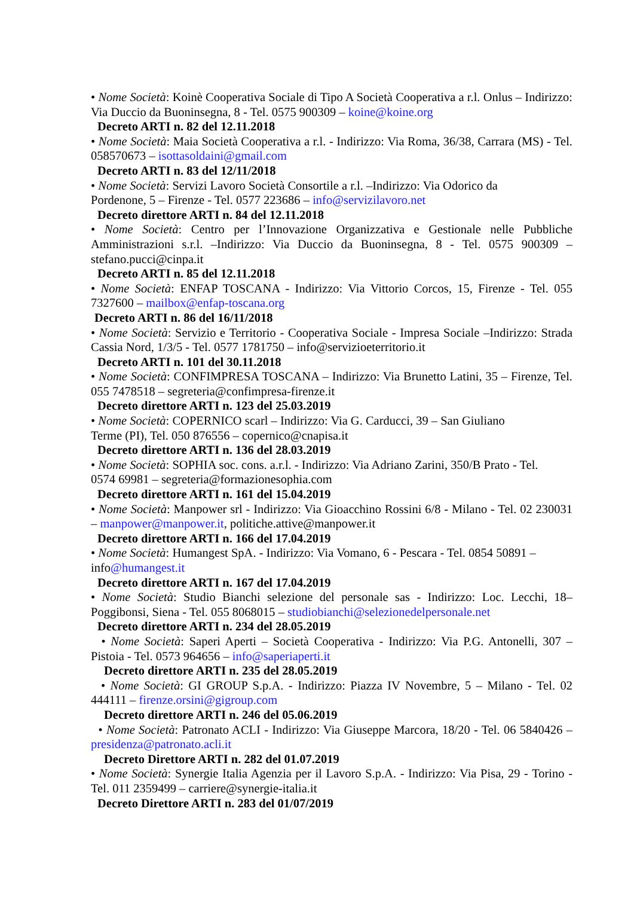• Nome Società: Koinè Cooperativa Sociale di Tipo A Società Cooperativa a r.l. Onlus – Indirizzo: Via Duccio da Buoninsegna, 8 - Tel. 0575 900309 – koine@koine.org
Decreto ARTI n. 82 del 12.11.2018
• Nome Società: Maia Società Cooperativa a r.l. - Indirizzo: Via Roma, 36/38, Carrara (MS) - Tel. 058570673 – isottasoldaini@gmail.com
Decreto ARTI n. 83 del 12/11/2018
• Nome Società: Servizi Lavoro Società Consortile a r.l. –Indirizzo: Via Odorico da
Pordenone, 5 – Firenze - Tel. 0577 223686 – info@servizilavoro.net
Decreto direttore ARTI n. 84 del 12.11.2018
• Nome Società: Centro per l’Innovazione Organizzativa e Gestionale nelle Pubbliche Amministrazioni s.r.l. –Indirizzo: Via Duccio da Buoninsegna, 8 - Tel. 0575 900309 – stefano.pucci@cinpa.it
Decreto ARTI n. 85 del 12.11.2018
• Nome Società: ENFAP TOSCANA - Indirizzo: Via Vittorio Corcos, 15, Firenze - Tel. 055 7327600 – mailbox@enfap-toscana.org
Decreto ARTI n. 86 del 16/11/2018
• Nome Società: Servizio e Territorio - Cooperativa Sociale - Impresa Sociale –Indirizzo: Strada Cassia Nord, 1/3/5 - Tel. 0577 1781750 – info@servizioeterritorio.it
Decreto ARTI n. 101 del 30.11.2018
• Nome Società: CONFIMPRESA TOSCANA – Indirizzo: Via Brunetto Latini, 35 – Firenze, Tel. 055 7478518 – segreteria@confimpresa-firenze.it
Decreto direttore ARTI n. 123 del 25.03.2019
• Nome Società: COPERNICO scarl – Indirizzo: Via G. Carducci, 39 – San Giuliano
Terme (PI), Tel. 050 876556 – copernico@cnapisa.it
Decreto direttore ARTI n. 136 del 28.03.2019
• Nome Società: SOPHIA soc. cons. a.r.l. - Indirizzo: Via Adriano Zarini, 350/B Prato - Tel.
0574 69981 – segreteria@formazionesophia.com
Decreto direttore ARTI n. 161 del 15.04.2019
• Nome Società: Manpower srl - Indirizzo: Via Gioacchino Rossini 6/8 - Milano - Tel. 02 230031 – manpower@manpower.it, politiche.attive@manpower.it
Decreto direttore ARTI n. 166 del 17.04.2019
• Nome Società: Humangest SpA. - Indirizzo: Via Vomano, 6 - Pescara - Tel. 0854 50891 –
info@humangest.it
Decreto direttore ARTI n. 167 del 17.04.2019
• Nome Società: Studio Bianchi selezione del personale sas - Indirizzo: Loc. Lecchi, 18– Poggibonsi, Siena - Tel. 055 8068015 – studiobianchi@selezionedelpersonale.net
Decreto direttore ARTI n. 234 del 28.05.2019
• Nome Società: Saperi Aperti – Società Cooperativa - Indirizzo: Via P.G. Antonelli, 307 – Pistoia - Tel. 0573 964656 – info@saperiaperti.it
Decreto direttore ARTI n. 235 del 28.05.2019
• Nome Società: GI GROUP S.p.A. - Indirizzo: Piazza IV Novembre, 5 – Milano - Tel. 02 444111 – firenze.orsini@gigroup.com
Decreto direttore ARTI n. 246 del 05.06.2019
• Nome Società: Patronato ACLI - Indirizzo: Via Giuseppe Marcora, 18/20 - Tel. 06 5840426 – presidenza@patronato.acli.it
Decreto Direttore ARTI n. 282 del 01.07.2019
• Nome Società: Synergie Italia Agenzia per il Lavoro S.p.A. - Indirizzo: Via Pisa, 29 - Torino - Tel. 011 2359499 – carriere@synergie-italia.it
Decreto Direttore ARTI n. 283 del 01/07/2019